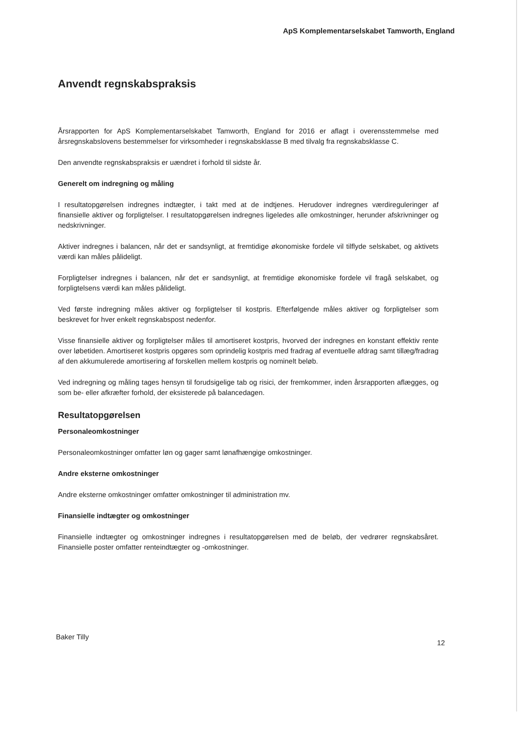ApS Komplementarselskabet Tamworth, England
Anvendt regnskabspraksis
Årsrapporten for ApS Komplementarselskabet Tamworth, England for 2016 er aflagt i overensstemmelse med årsregnskabslovens bestemmelser for virksomheder i regnskabsklasse B med tilvalg fra regnskabsklasse C.
Den anvendte regnskabspraksis er uændret i forhold til sidste år.
Generelt om indregning og måling
I resultatopgørelsen indregnes indtægter, i takt med at de indtjenes. Herudover indregnes værdireguleringer af finansielle aktiver og forpligtelser. I resultatopgørelsen indregnes ligeledes alle omkostninger, herunder afskrivninger og nedskrivninger.
Aktiver indregnes i balancen, når det er sandsynligt, at fremtidige økonomiske fordele vil tilflyde selskabet, og aktivets værdi kan måles pålideligt.
Forpligtelser indregnes i balancen, når det er sandsynligt, at fremtidige økonomiske fordele vil fragå selskabet, og forpligtelsens værdi kan måles pålideligt.
Ved første indregning måles aktiver og forpligtelser til kostpris. Efterfølgende måles aktiver og forpligtelser som beskrevet for hver enkelt regnskabspost nedenfor.
Visse finansielle aktiver og forpligtelser måles til amortiseret kostpris, hvorved der indregnes en konstant effektiv rente over løbetiden. Amortiseret kostpris opgøres som oprindelig kostpris med fradrag af eventuelle afdrag samt tillæg/fradrag af den akkumulerede amortisering af forskellen mellem kostpris og nominelt beløb.
Ved indregning og måling tages hensyn til forudsigelige tab og risici, der fremkommer, inden årsrapporten aflægges, og som be- eller afkræfter forhold, der eksisterede på balancedagen.
Resultatopgørelsen
Personaleomkostninger
Personaleomkostninger omfatter løn og gager samt lønafhængige omkostninger.
Andre eksterne omkostninger
Andre eksterne omkostninger omfatter omkostninger til administration mv.
Finansielle indtægter og omkostninger
Finansielle indtægter og omkostninger indregnes i resultatopgørelsen med de beløb, der vedrører regnskabsåret. Finansielle poster omfatter renteindtægter og -omkostninger.
Baker Tilly
12